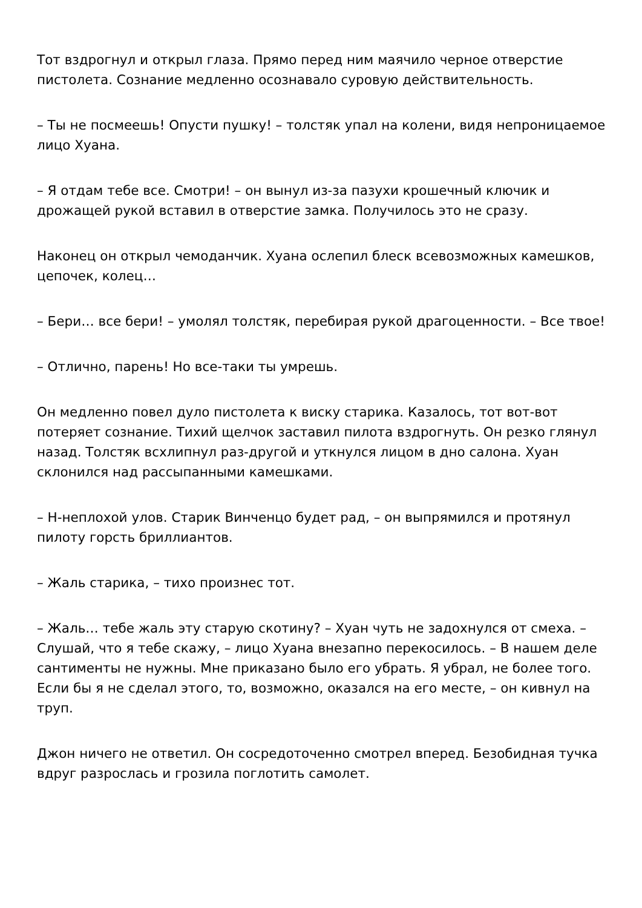Тот вздрогнул и открыл глаза. Прямо перед ним маячило черное отверстие пистолета. Сознание медленно осознавало суровую действительность.
– Ты не посмеешь! Опусти пушку! – толстяк упал на колени, видя непроницаемое лицо Хуана.
– Я отдам тебе все. Смотри! – он вынул из-за пазухи крошечный ключик и дрожащей рукой вставил в отверстие замка. Получилось это не сразу.
Наконец он открыл чемоданчик. Хуана ослепил блеск всевозможных камешков, цепочек, колец…
– Бери… все бери! – умолял толстяк, перебирая рукой драгоценности. – Все твое!
– Отлично, парень! Но все-таки ты умрешь.
Он медленно повел дуло пистолета к виску старика. Казалось, тот вот-вот потеряет сознание. Тихий щелчок заставил пилота вздрогнуть. Он резко глянул назад. Толстяк всхлипнул раз-другой и уткнулся лицом в дно салона. Хуан склонился над рассыпанными камешками.
– Н-неплохой улов. Старик Винченцо будет рад, – он выпрямился и протянул пилоту горсть бриллиантов.
– Жаль старика, – тихо произнес тот.
– Жаль… тебе жаль эту старую скотину? – Хуан чуть не задохнулся от смеха. – Слушай, что я тебе скажу, – лицо Хуана внезапно перекосилось. – В нашем деле сантименты не нужны. Мне приказано было его убрать. Я убрал, не более того. Если бы я не сделал этого, то, возможно, оказался на его месте, – он кивнул на труп.
Джон ничего не ответил. Он сосредоточенно смотрел вперед. Безобидная тучка вдруг разрослась и грозила поглотить самолет.